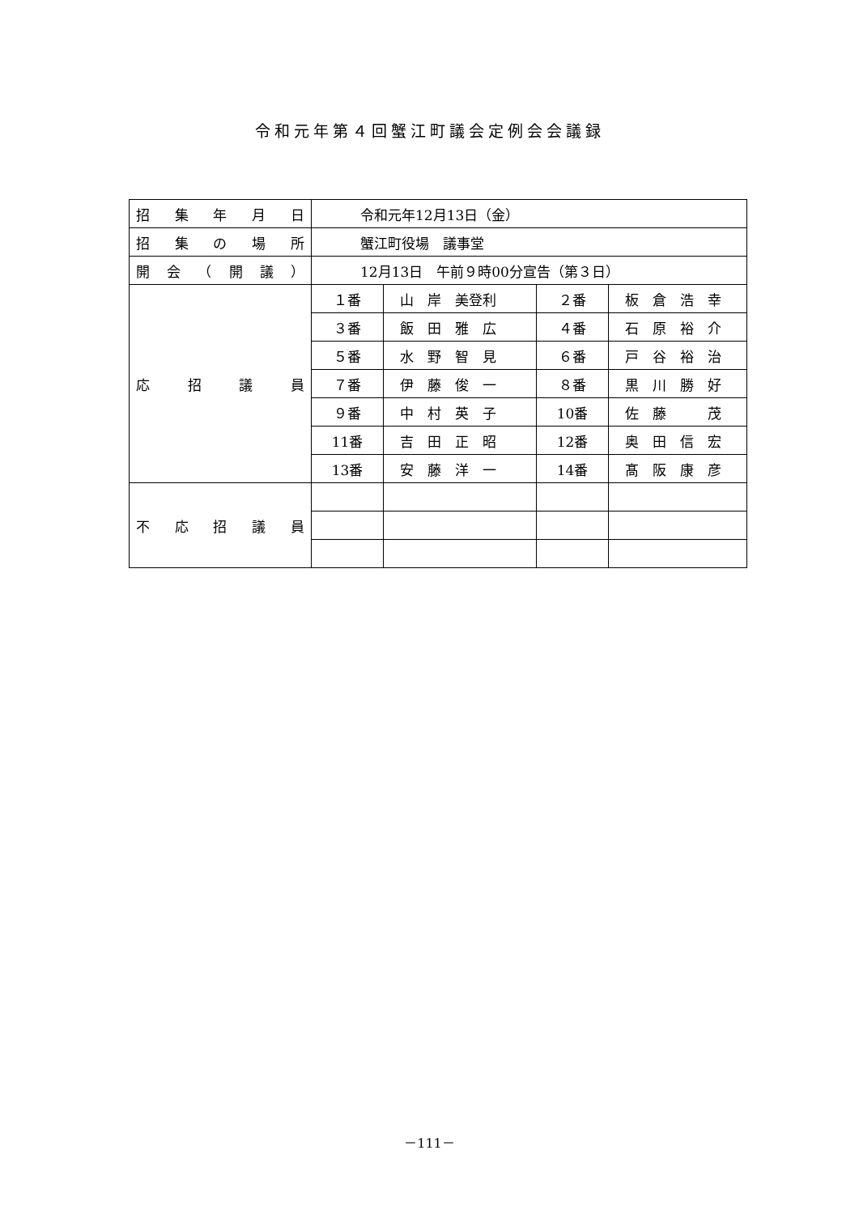令和元年第４回蟹江町議会定例会会議録
| 招 集 年 月 日 | 令和元年12月13日（金） | | | |
| 招 集 の 場 所 | 蟹江町役場 議事堂 | | | |
| 開 会 （ 開 議 ） | 12月13日 午前９時00分宣告（第３日） | | | |
| 応 招 議 員 | １番 | 山 岸 美登利 | ２番 | 板 倉 浩 幸 |
| | ３番 | 飯 田 雅 広 | ４番 | 石 原 裕 介 |
| | ５番 | 水 野 智 見 | ６番 | 戸 谷 裕 治 |
| | ７番 | 伊 藤 俊 一 | ８番 | 黒 川 勝 好 |
| | ９番 | 中 村 英 子 | 10番 | 佐 藤 茂 |
| | 11番 | 吉 田 正 昭 | 12番 | 奥 田 信 宏 |
| | 13番 | 安 藤 洋 一 | 14番 | 髙 阪 康 彦 |
| 不 応 招 議 員 | | | | |
－111－